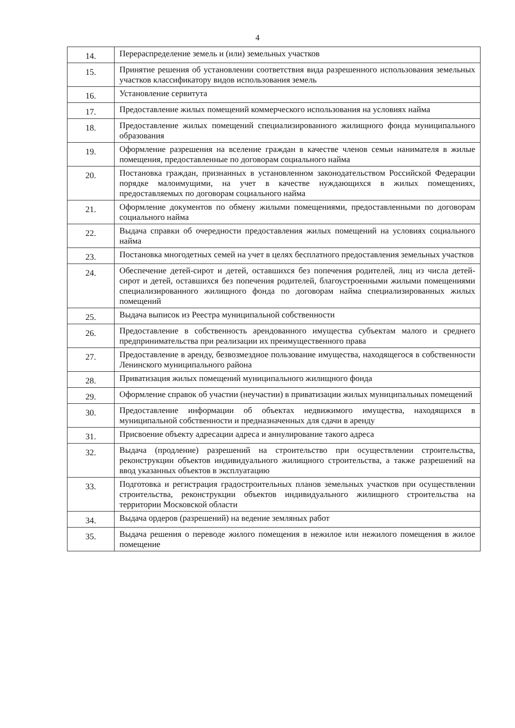4
| 14. | Перераспределение земель и (или) земельных участков |
| 15. | Принятие решения об установлении соответствия вида разрешенного использования земельных участков классификатору видов использования земель |
| 16. | Установление сервитута |
| 17. | Предоставление жилых помещений коммерческого использования на условиях найма |
| 18. | Предоставление жилых помещений специализированного жилищного фонда муниципального образования |
| 19. | Оформление разрешения на вселение граждан в качестве членов семьи нанимателя в жилые помещения, предоставленные по договорам социального найма |
| 20. | Постановка граждан, признанных в установленном законодательством Российской Федерации порядке малоимущими, на учет в качестве нуждающихся в жилых помещениях, предоставляемых по договорам социального найма |
| 21. | Оформление документов по обмену жилыми помещениями, предоставленными по договорам социального найма |
| 22. | Выдача справки об очередности предоставления жилых помещений на условиях социального найма |
| 23. | Постановка многодетных семей на учет в целях бесплатного предоставления земельных участков |
| 24. | Обеспечение детей-сирот и детей, оставшихся без попечения родителей, лиц из числа детей-сирот и детей, оставшихся без попечения родителей, благоустроенными жилыми помещениями специализированного жилищного фонда по договорам найма специализированных жилых помещений |
| 25. | Выдача выписок из Реестра муниципальной собственности |
| 26. | Предоставление в собственность арендованного имущества субъектам малого и среднего предпринимательства при реализации их преимущественного права |
| 27. | Предоставление в аренду, безвозмездное пользование имущества, находящегося в собственности Ленинского муниципального района |
| 28. | Приватизация жилых помещений муниципального жилищного фонда |
| 29. | Оформление справок об участии (неучастии) в приватизации жилых муниципальных помещений |
| 30. | Предоставление информации об объектах недвижимого имущества, находящихся в муниципальной собственности и предназначенных для сдачи в аренду |
| 31. | Присвоение объекту адресации адреса и аннулирование такого адреса |
| 32. | Выдача (продление) разрешений на строительство при осуществлении строительства, реконструкции объектов индивидуального жилищного строительства, а также разрешений на ввод указанных объектов в эксплуатацию |
| 33. | Подготовка и регистрация градостроительных планов земельных участков при осуществлении строительства, реконструкции объектов индивидуального жилищного строительства на территории Московской области |
| 34. | Выдача ордеров (разрешений) на ведение земляных работ |
| 35. | Выдача решения о переводе жилого помещения в нежилое или нежилого помещения в жилое помещение |